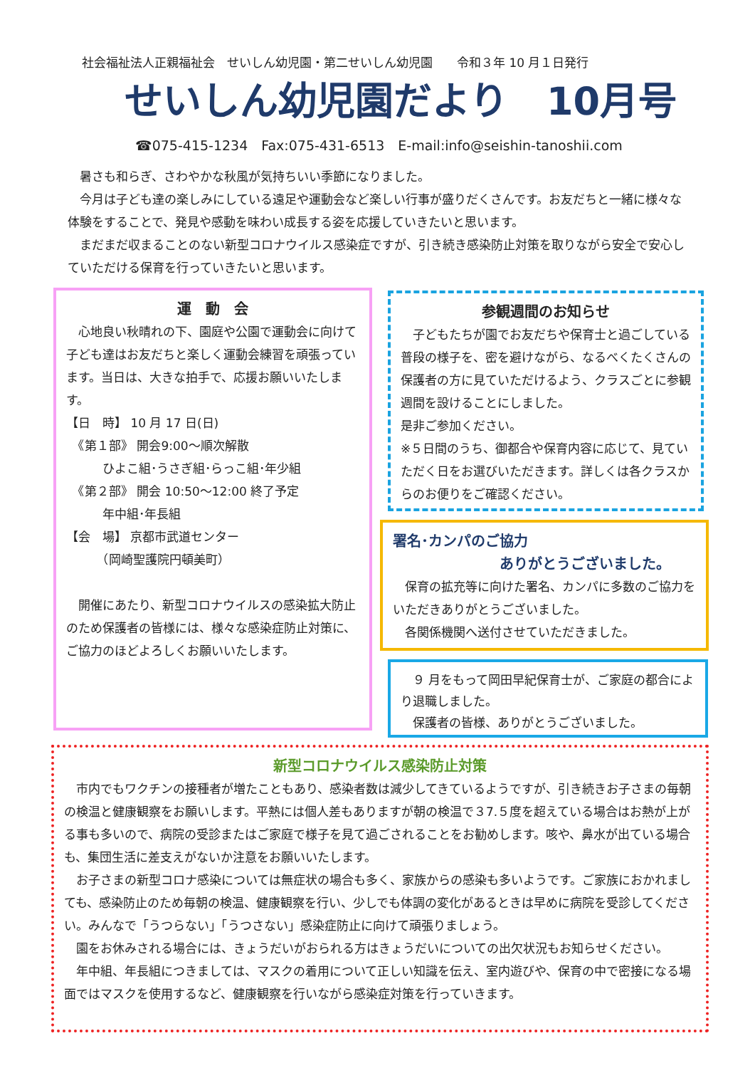社会福祉法人正親福祉会　せいしん幼児園・第二せいしん幼児園　　令和３年 10 月１日発行
せいしん幼児園だより　10月号
☎075-415-1234　Fax:075-431-6513　E-mail:info@seishin-tanoshii.com
暑さも和らぎ、さわやかな秋風が気持ちいい季節になりました。
今月は子ども達の楽しみにしている遠足や運動会など楽しい行事が盛りだくさんです。お友だちと一緒に様々な体験をすることで、発見や感動を味わい成長する姿を応援していきたいと思います。
まだまだ収まることのない新型コロナウイルス感染症ですが、引き続き感染防止対策を取りながら安全で安心していただける保育を行っていきたいと思います。
運　動　会
心地良い秋晴れの下、園庭や公園で運動会に向けて子ども達はお友だちと楽しく運動会練習を頑張っています。当日は、大きな拍手で、応援お願いいたします。
【日　時】 10 月 17 日(日)
　《第１部》 開会9:00～順次解散
　　　ひよこ組･うさぎ組･らっこ組･年少組
　《第２部》 開会 10:50～12:00 終了予定
　　　年中組･年長組
【会　場】 京都市武道センター
　　　（岡崎聖護院円頓美町）
開催にあたり、新型コロナウイルスの感染拡大防止のため保護者の皆様には、様々な感染症防止対策に、ご協力のほどよろしくお願いいたします。
参観週間のお知らせ
子どもたちが園でお友だちや保育士と過ごしている普段の様子を、密を避けながら、なるべくたくさんの保護者の方に見ていただけるよう、クラスごとに参観週間を設けることにしました。
是非ご参加ください。
※５日間のうち、御都合や保育内容に応じて、見ていただく日をお選びいただきます。詳しくは各クラスからのお便りをご確認ください。
署名･カンパのご協力
ありがとうございました。
保育の拡充等に向けた署名、カンパに多数のご協力をいただきありがとうございました。
各関係機関へ送付させていただきました。
９ 月をもって岡田早紀保育士が、ご家庭の都合により退職しました。
保護者の皆様、ありがとうございました。
新型コロナウイルス感染防止対策
市内でもワクチンの接種者が増たこともあり、感染者数は減少してきているようですが、引き続きお子さまの毎朝の検温と健康観察をお願いします。平熱には個人差もありますが朝の検温で３7.５度を超えている場合はお熱が上がる事も多いので、病院の受診またはご家庭で様子を見て過ごされることをお勧めします。咳や、鼻水が出ている場合も、集団生活に差支えがないか注意をお願いいたします。
お子さまの新型コロナ感染については無症状の場合も多く、家族からの感染も多いようです。ご家族におかれましても、感染防止のため毎朝の検温、健康観察を行い、少しでも体調の変化があるときは早めに病院を受診してください。みんなで「うつらない」「うつさない」感染症防止に向けて頑張りましょう。
園をお休みされる場合には、きょうだいがおられる方はきょうだいについての出欠状況もお知らせください。
年中組、年長組につきましては、マスクの着用について正しい知識を伝え、室内遊びや、保育の中で密接になる場面ではマスクを使用するなど、健康観察を行いながら感染症対策を行っていきます。